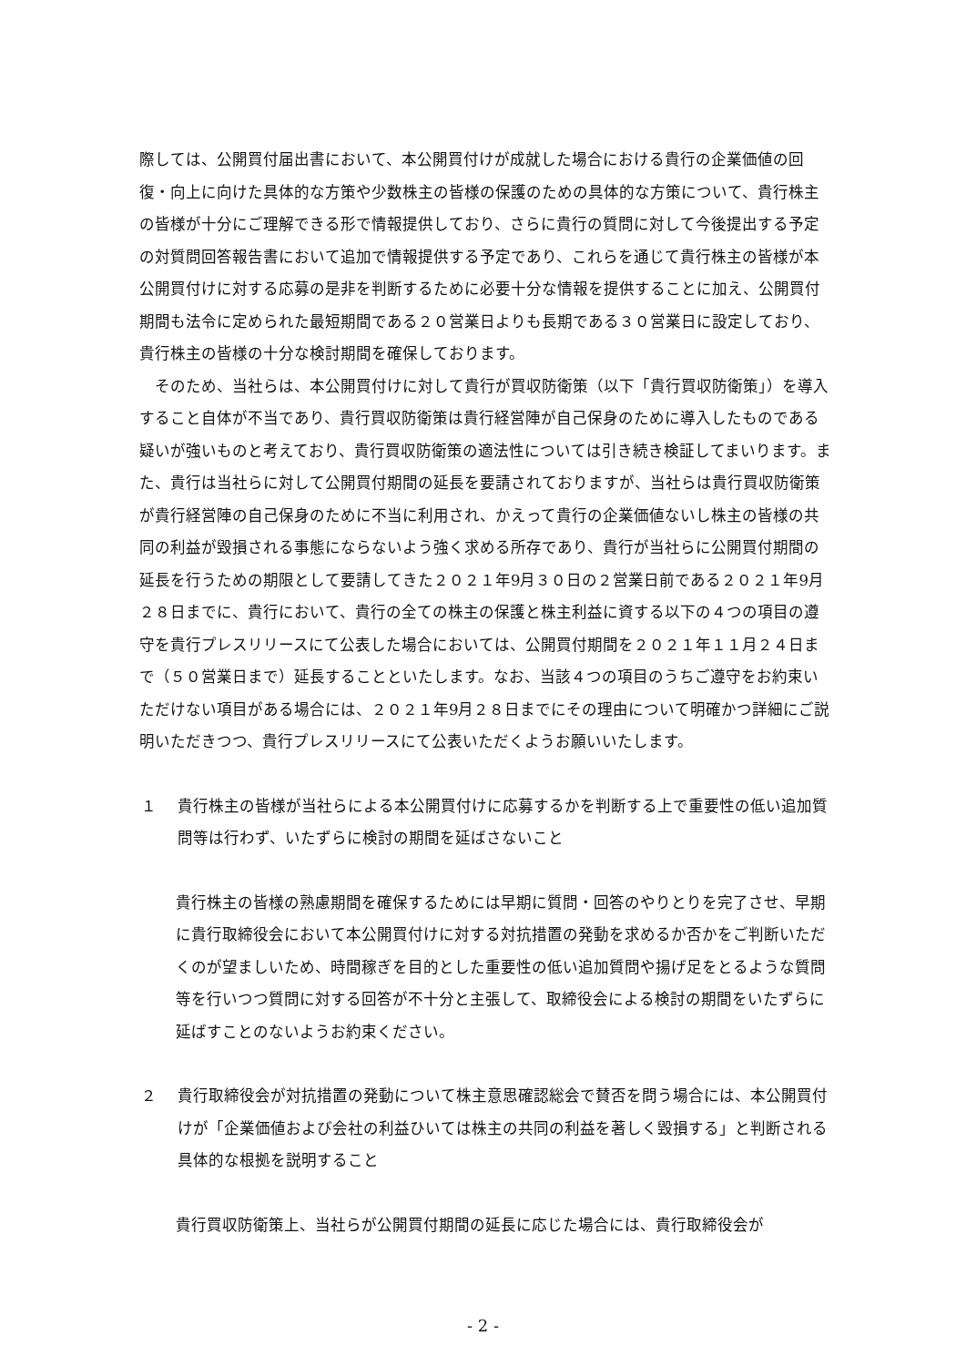際しては、公開買付届出書において、本公開買付けが成就した場合における貴行の企業価値の回復・向上に向けた具体的な方策や少数株主の皆様の保護のための具体的な方策について、貴行株主の皆様が十分にご理解できる形で情報提供しており、さらに貴行の質問に対して今後提出する予定の対質問回答報告書において追加で情報提供する予定であり、これらを通じて貴行株主の皆様が本公開買付けに対する応募の是非を判断するために必要十分な情報を提供することに加え、公開買付期間も法令に定められた最短期間である２０営業日よりも長期である３０営業日に設定しており、貴行株主の皆様の十分な検討期間を確保しております。
そのため、当社らは、本公開買付けに対して貴行が買収防衛策（以下「貴行買収防衛策」）を導入すること自体が不当であり、貴行買収防衛策は貴行経営陣が自己保身のために導入したものである疑いが強いものと考えており、貴行買収防衛策の適法性については引き続き検証してまいります。また、貴行は当社らに対して公開買付期間の延長を要請されておりますが、当社らは貴行買収防衛策が貴行経営陣の自己保身のために不当に利用され、かえって貴行の企業価値ないし株主の皆様の共同の利益が毀損される事態にならないよう強く求める所存であり、貴行が当社らに公開買付期間の延長を行うための期限として要請してきた２０２１年9月３０日の２営業日前である２０２１年9月２８日までに、貴行において、貴行の全ての株主の保護と株主利益に資する以下の４つの項目の遵守を貴行プレスリリースにて公表した場合においては、公開買付期間を２０２１年１１月２４日まで（５０営業日まで）延長することといたします。なお、当該４つの項目のうちご遵守をお約束いただけない項目がある場合には、２０２１年9月２８日までにその理由について明確かつ詳細にご説明いただきつつ、貴行プレスリリースにて公表いただくようお願いいたします。
１ 貴行株主の皆様が当社らによる本公開買付けに応募するかを判断する上で重要性の低い追加質問等は行わず、いたずらに検討の期間を延ばさないこと
貴行株主の皆様の熟慮期間を確保するためには早期に質問・回答のやりとりを完了させ、早期に貴行取締役会において本公開買付けに対する対抗措置の発動を求めるか否かをご判断いただくのが望ましいため、時間稼ぎを目的とした重要性の低い追加質問や揚げ足をとるような質問等を行いつつ質問に対する回答が不十分と主張して、取締役会による検討の期間をいたずらに延ばすことのないようお約束ください。
２ 貴行取締役会が対抗措置の発動について株主意思確認総会で賛否を問う場合には、本公開買付けが「企業価値および会社の利益ひいては株主の共同の利益を著しく毀損する」と判断される具体的な根拠を説明すること
貴行買収防衛策上、当社らが公開買付期間の延長に応じた場合には、貴行取締役会が
- 2 -